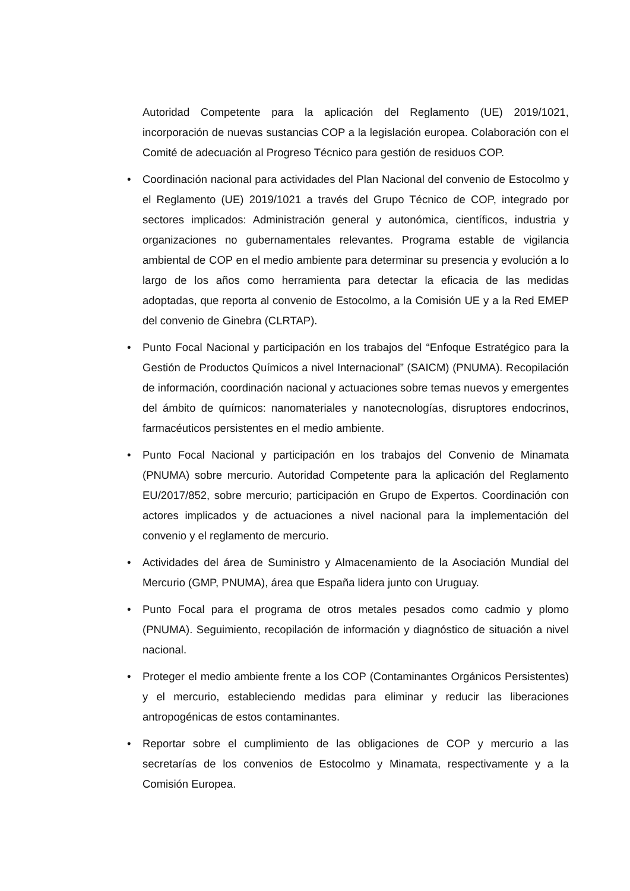Autoridad Competente para la aplicación del Reglamento (UE) 2019/1021, incorporación de nuevas sustancias COP a la legislación europea. Colaboración con el Comité de adecuación al Progreso Técnico para gestión de residuos COP.
• Coordinación nacional para actividades del Plan Nacional del convenio de Estocolmo y el Reglamento (UE) 2019/1021 a través del Grupo Técnico de COP, integrado por sectores implicados: Administración general y autonómica, científicos, industria y organizaciones no gubernamentales relevantes. Programa estable de vigilancia ambiental de COP en el medio ambiente para determinar su presencia y evolución a lo largo de los años como herramienta para detectar la eficacia de las medidas adoptadas, que reporta al convenio de Estocolmo, a la Comisión UE y a la Red EMEP del convenio de Ginebra (CLRTAP).
• Punto Focal Nacional y participación en los trabajos del “Enfoque Estratégico para la Gestión de Productos Químicos a nivel Internacional” (SAICM) (PNUMA). Recopilación de información, coordinación nacional y actuaciones sobre temas nuevos y emergentes del ámbito de químicos: nanomateriales y nanotecnologías, disruptores endocrinos, farmacéuticos persistentes en el medio ambiente.
• Punto Focal Nacional y participación en los trabajos del Convenio de Minamata (PNUMA) sobre mercurio. Autoridad Competente para la aplicación del Reglamento EU/2017/852, sobre mercurio; participación en Grupo de Expertos. Coordinación con actores implicados y de actuaciones a nivel nacional para la implementación del convenio y el reglamento de mercurio.
• Actividades del área de Suministro y Almacenamiento de la Asociación Mundial del Mercurio (GMP, PNUMA), área que España lidera junto con Uruguay.
• Punto Focal para el programa de otros metales pesados como cadmio y plomo (PNUMA). Seguimiento, recopilación de información y diagnóstico de situación a nivel nacional.
• Proteger el medio ambiente frente a los COP (Contaminantes Orgánicos Persistentes) y el mercurio, estableciendo medidas para eliminar y reducir las liberaciones antropogénicas de estos contaminantes.
• Reportar sobre el cumplimiento de las obligaciones de COP y mercurio a las secretarías de los convenios de Estocolmo y Minamata, respectivamente y a la Comisión Europea.